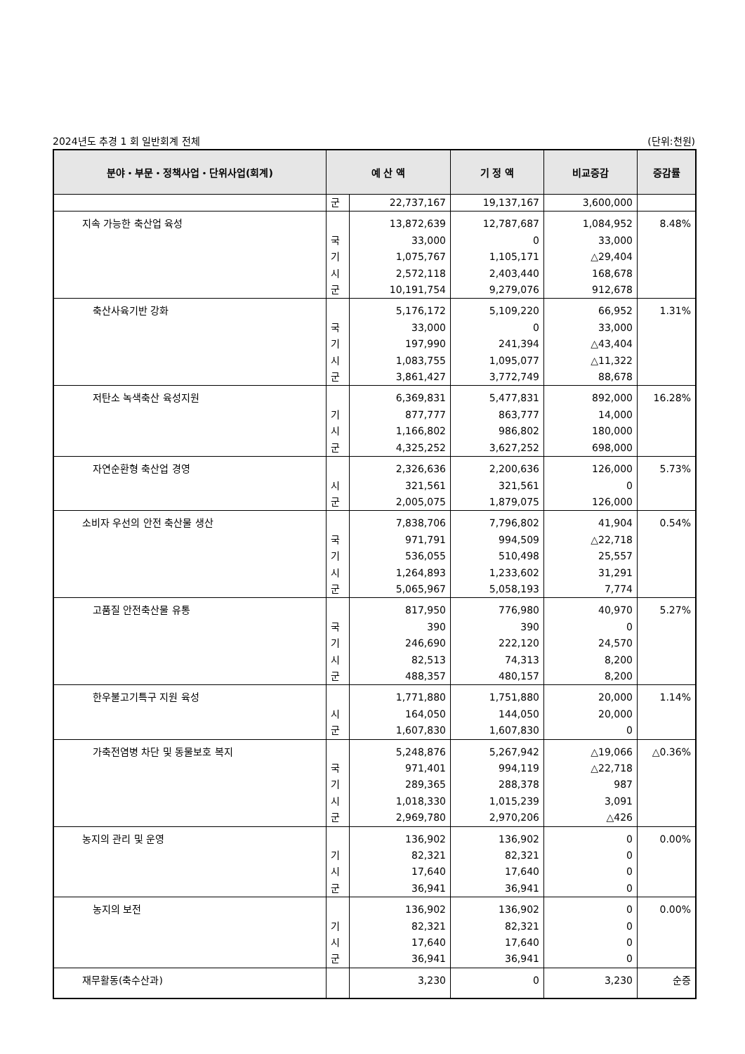2024년도 추경 1 회 일반회계 전체 (단위:천원)
| 분야・부문・정책사업・단위사업(회계) | 예 산 액 | | 기 정 액 | 비교증감 | 증감률 |
| --- | --- | --- | --- | --- | --- |
| | 군 | 22,737,167 | 19,137,167 | 3,600,000 | |
| 지속 가능한 축산업 육성 | 국 기 시 군 | 13,872,639 33,000 1,075,767 2,572,118 10,191,754 | 12,787,687 0 1,105,171 2,403,440 9,279,076 | 1,084,952 33,000 △29,404 168,678 912,678 | 8.48% |
| 축산사육기반 강화 | 국 기 시 군 | 5,176,172 33,000 197,990 1,083,755 3,861,427 | 5,109,220 0 241,394 1,095,077 3,772,749 | 66,952 33,000 △43,404 △11,322 88,678 | 1.31% |
| 저탄소 녹색축산 육성지원 | 기 시 군 | 6,369,831 877,777 1,166,802 4,325,252 | 5,477,831 863,777 986,802 3,627,252 | 892,000 14,000 180,000 698,000 | 16.28% |
| 자연순환형 축산업 경영 | 시 군 | 2,326,636 321,561 2,005,075 | 2,200,636 321,561 1,879,075 | 126,000 0 126,000 | 5.73% |
| 소비자 우선의 안전 축산물 생산 | 국 기 시 군 | 7,838,706 971,791 536,055 1,264,893 5,065,967 | 7,796,802 994,509 510,498 1,233,602 5,058,193 | 41,904 △22,718 25,557 31,291 7,774 | 0.54% |
| 고품질 안전축산물 유통 | 국 기 시 군 | 817,950 390 246,690 82,513 488,357 | 776,980 390 222,120 74,313 480,157 | 40,970 0 24,570 8,200 8,200 | 5.27% |
| 한우불고기특구 지원 육성 | 시 군 | 1,771,880 164,050 1,607,830 | 1,751,880 144,050 1,607,830 | 20,000 20,000 0 | 1.14% |
| 가축전염병 차단 및 동물보호 복지 | 국 기 시 군 | 5,248,876 971,401 289,365 1,018,330 2,969,780 | 5,267,942 994,119 288,378 1,015,239 2,970,206 | △19,066 △22,718 987 3,091 △426 | △0.36% |
| 농지의 관리 및 운영 | 기 시 군 | 136,902 82,321 17,640 36,941 | 136,902 82,321 17,640 36,941 | 0 0 0 0 | 0.00% |
| 농지의 보전 | 기 시 군 | 136,902 82,321 17,640 36,941 | 136,902 82,321 17,640 36,941 | 0 0 0 0 | 0.00% |
| 재무활동(축수산과) | | 3,230 | 0 | 3,230 | 순증 |